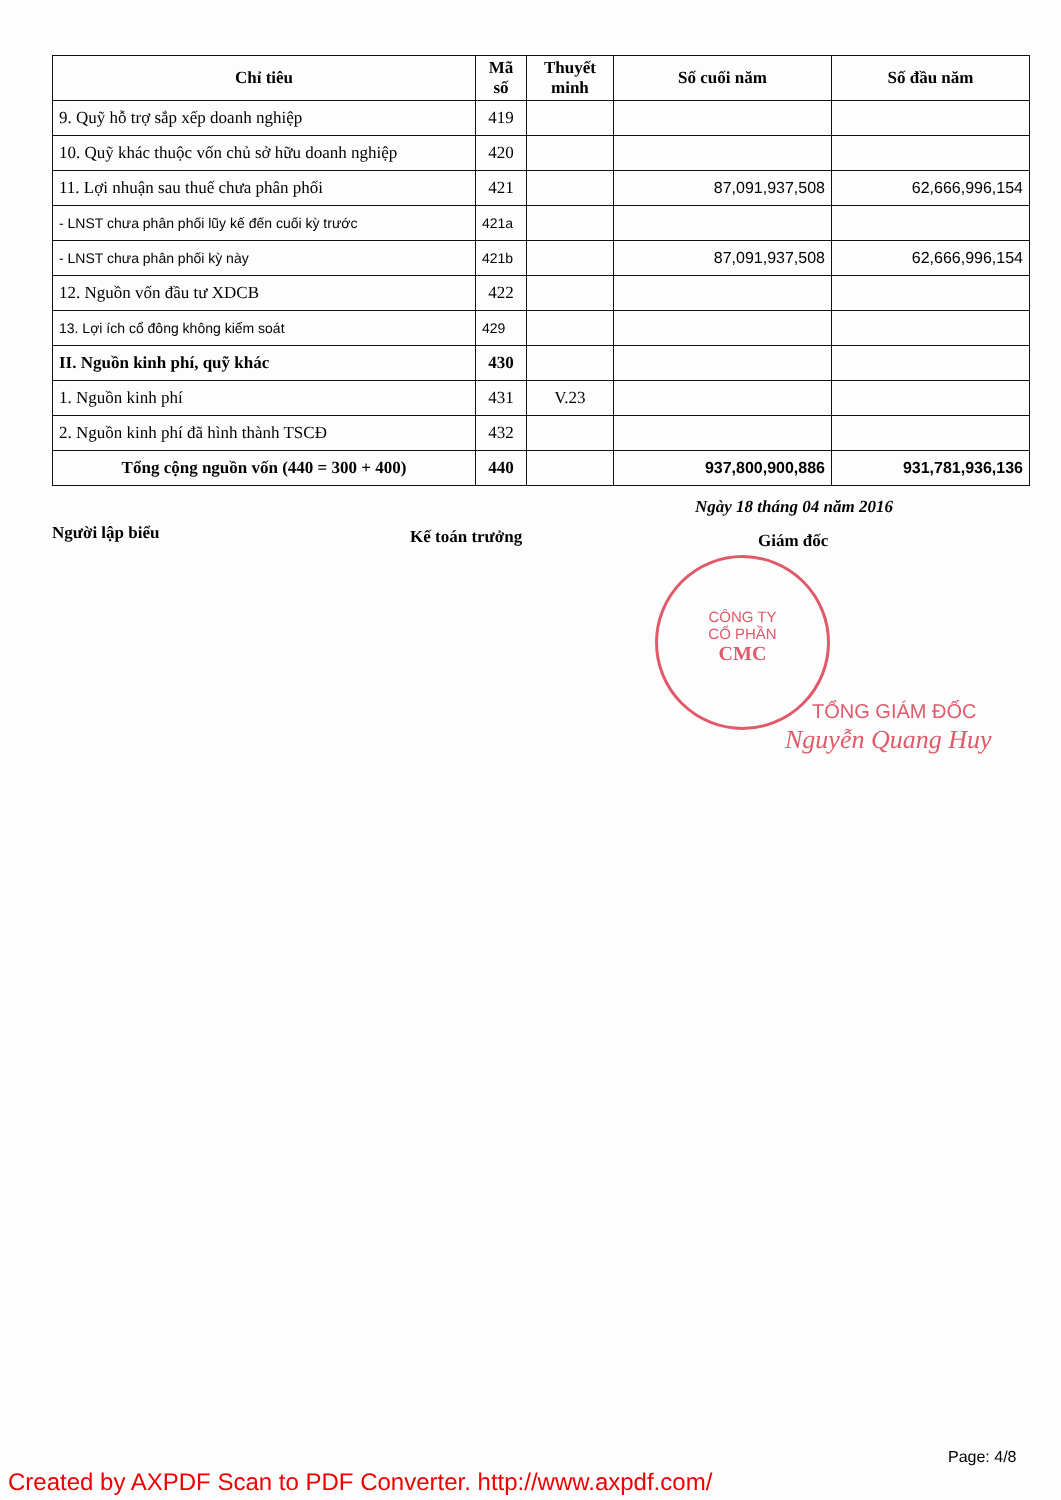| Chỉ tiêu | Mã số | Thuyết minh | Số cuối năm | Số đầu năm |
| --- | --- | --- | --- | --- |
| 9. Quỹ hỗ trợ sắp xếp doanh nghiệp | 419 | | | |
| 10. Quỹ khác thuộc vốn chủ sở hữu doanh nghiệp | 420 | | | |
| 11. Lợi nhuận sau thuế chưa phân phối | 421 | | 87,091,937,508 | 62,666,996,154 |
| - LNST chưa phân phối lũy kế đến cuối kỳ trước | 421a | | | |
| - LNST chưa phân phối kỳ này | 421b | | 87,091,937,508 | 62,666,996,154 |
| 12. Nguồn vốn đầu tư XDCB | 422 | | | |
| 13. Lợi ích cổ đông không kiểm soát | 429 | | | |
| II. Nguồn kinh phí, quỹ khác | 430 | | | |
| 1. Nguồn kinh phí | 431 | V.23 | | |
| 2. Nguồn kinh phí đã hình thành TSCĐ | 432 | | | |
| Tổng cộng nguồn vốn (440 = 300 + 400) | 440 | | 937,800,900,886 | 931,781,936,136 |
Ngày 18 tháng 04 năm 2016
Người lập biểu Kế toán trưởng Giám đốc
CÔNG TY
CỔ PHẦN
CMC
TỔNG GIÁM ĐỐC
Nguyễn Quang Huy
Page: 4/8
Created by AXPDF Scan to PDF Converter. http://www.axpdf.com/